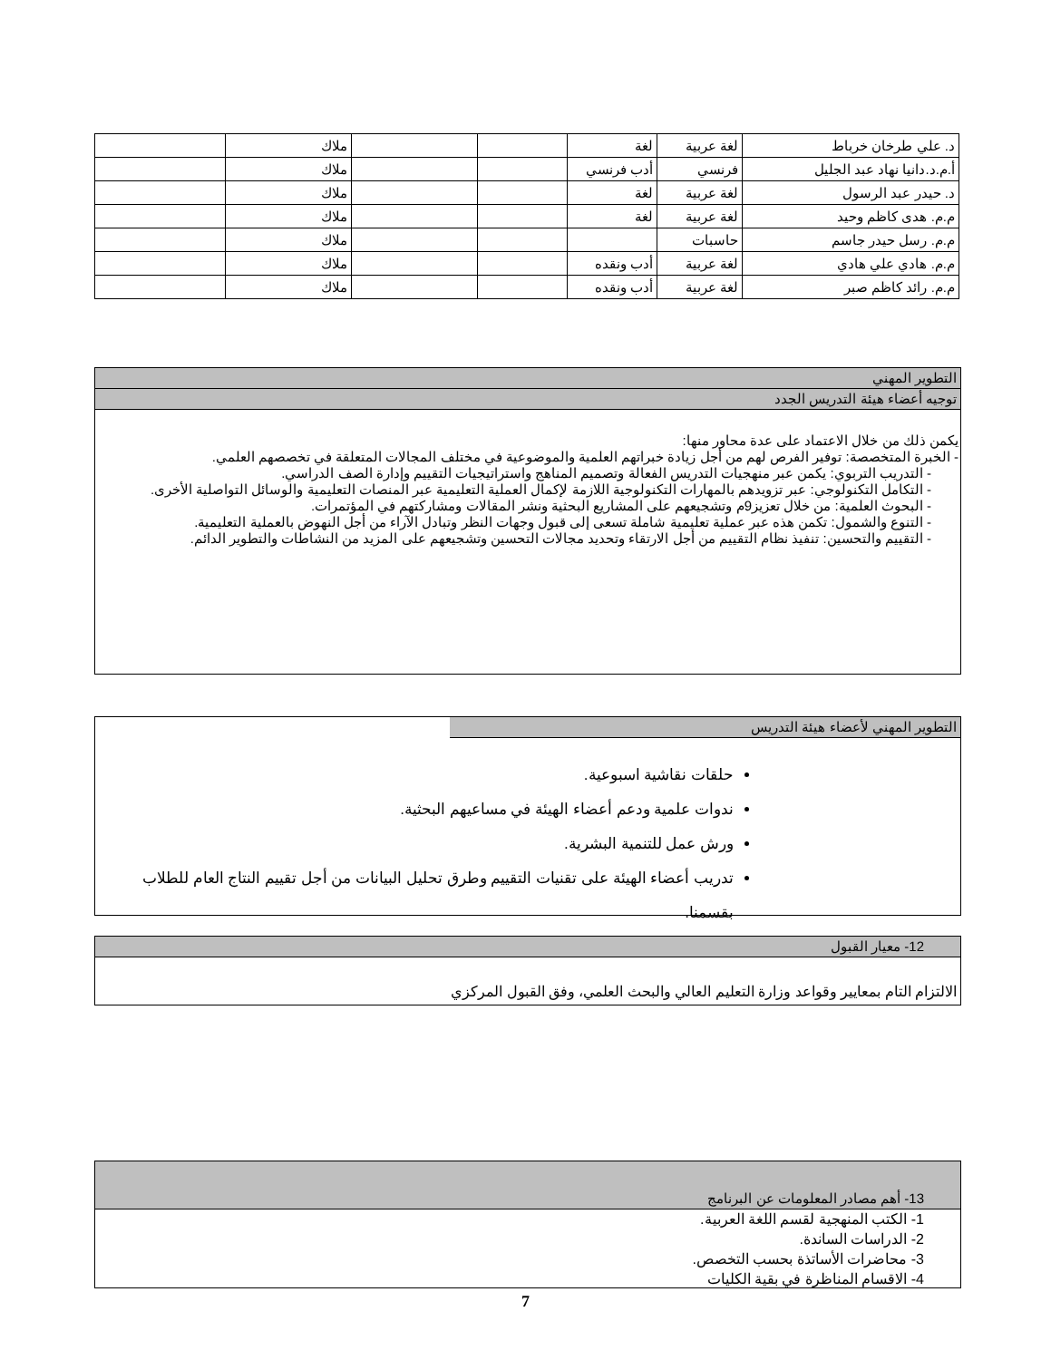| د. علي طرخان خرباط | لغة عربية | لغة | | | ملاك | |
| أ.م.د.دانيا نهاد عبد الجليل | فرنسي | أدب فرنسي | | | ملاك | |
| د. حيدر عبد الرسول | لغة عربية | لغة | | | ملاك | |
| م.م. هدى كاظم وحيد | لغة عربية | لغة | | | ملاك | |
| م.م. رسل حيدر جاسم | حاسبات | | | | ملاك | |
| م.م. هادي علي هادي | لغة عربية | أدب ونقده | | | ملاك | |
| م.م. رائد كاظم صبر | لغة عربية | أدب ونقده | | | ملاك | |
التطوير المهني
توجيه أعضاء هيئة التدريس الجدد
يكمن ذلك من خلال الاعتماد على عدة محاور منها:
- الخبرة المتخصصة: توفير الفرص لهم من أجل زيادة خبراتهم العلمية والموضوعية في مختلف المجالات المتعلقة في تخصصهم العلمي.
- التدريب التربوي: يكمن عبر منهجيات التدريس الفعالة وتصميم المناهج واستراتيجيات التقييم وإدارة الصف الدراسي.
- التكامل التكنولوجي: عبر تزويدهم بالمهارات التكنولوجية اللازمة لإكمال العملية التعليمية عبر المنصات التعليمية والوسائل التواصلية الأخرى.
- البحوث العلمية: من خلال تعزيز9م وتشجيعهم على المشاريع البحثية ونشر المقالات ومشاركتهم في المؤتمرات.
- التنوع والشمول: تكمن هذه عبر عملية تعليمية شاملة تسعى إلى قبول وجهات النظر وتبادل الآراء من أجل النهوض بالعملية التعليمية.
- التقييم والتحسين: تنفيذ نظام التقييم من أجل الارتقاء وتحديد مجالات التحسين وتشجيعهم على المزيد من النشاطات والتطوير الدائم.
التطوير المهني لأعضاء هيئة التدريس
حلقات نقاشية اسبوعية.
ندوات علمية ودعم أعضاء الهيئة في مساعيهم البحثية.
ورش عمل للتنمية البشرية.
تدريب أعضاء الهيئة على تقنيات التقييم وطرق تحليل البيانات من أجل تقييم النتاج العام للطلاب بقسمنا.
12- معيار القبول
الالتزام التام بمعايير وقواعد وزارة التعليم العالي والبحث العلمي، وفق القبول المركزي
13- أهم مصادر المعلومات عن البرنامج
1- الكتب المنهجية لقسم اللغة العربية.
2- الدراسات الساندة.
3- محاضرات الأساتذة بحسب التخصص.
4- الاقسام المناظرة في بقية الكليات
7